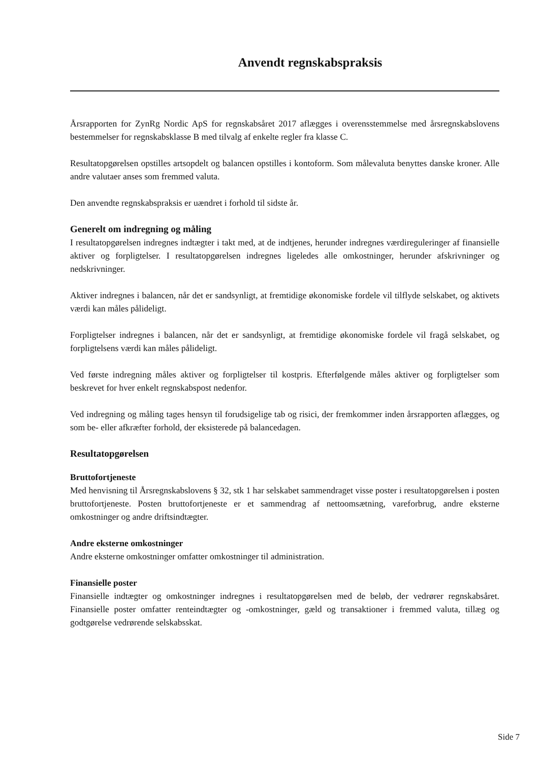Anvendt regnskabspraksis
Årsrapporten for ZynRg Nordic ApS for regnskabsåret 2017 aflægges i overensstemmelse med årsregnskabslovens bestemmelser for regnskabsklasse B med tilvalg af enkelte regler fra klasse C.
Resultatopgørelsen opstilles artsopdelt og balancen opstilles i kontoform. Som målevaluta benyttes danske kroner. Alle andre valutaer anses som fremmed valuta.
Den anvendte regnskabspraksis er uændret i forhold til sidste år.
Generelt om indregning og måling
I resultatopgørelsen indregnes indtægter i takt med, at de indtjenes, herunder indregnes værdireguleringer af finansielle aktiver og forpligtelser. I resultatopgørelsen indregnes ligeledes alle omkostninger, herunder afskrivninger og nedskrivninger.
Aktiver indregnes i balancen, når det er sandsynligt, at fremtidige økonomiske fordele vil tilflyde selskabet, og aktivets værdi kan måles pålideligt.
Forpligtelser indregnes i balancen, når det er sandsynligt, at fremtidige økonomiske fordele vil fragå selskabet, og forpligtelsens værdi kan måles pålideligt.
Ved første indregning måles aktiver og forpligtelser til kostpris. Efterfølgende måles aktiver og forpligtelser som beskrevet for hver enkelt regnskabspost nedenfor.
Ved indregning og måling tages hensyn til forudsigelige tab og risici, der fremkommer inden årsrapporten aflægges, og som be- eller afkræfter forhold, der eksisterede på balancedagen.
Resultatopgørelsen
Bruttofortjeneste
Med henvisning til Årsregnskabslovens § 32, stk 1 har selskabet sammendraget visse poster i resultatopgørelsen i posten bruttofortjeneste. Posten bruttofortjeneste er et sammendrag af nettoomsætning, vareforbrug, andre eksterne omkostninger og andre driftsindtægter.
Andre eksterne omkostninger
Andre eksterne omkostninger omfatter omkostninger til administration.
Finansielle poster
Finansielle indtægter og omkostninger indregnes i resultatopgørelsen med de beløb, der vedrører regnskabsåret. Finansielle poster omfatter renteindtægter og -omkostninger, gæld og transaktioner i fremmed valuta, tillæg og godtgørelse vedrørende selskabsskat.
Side 7